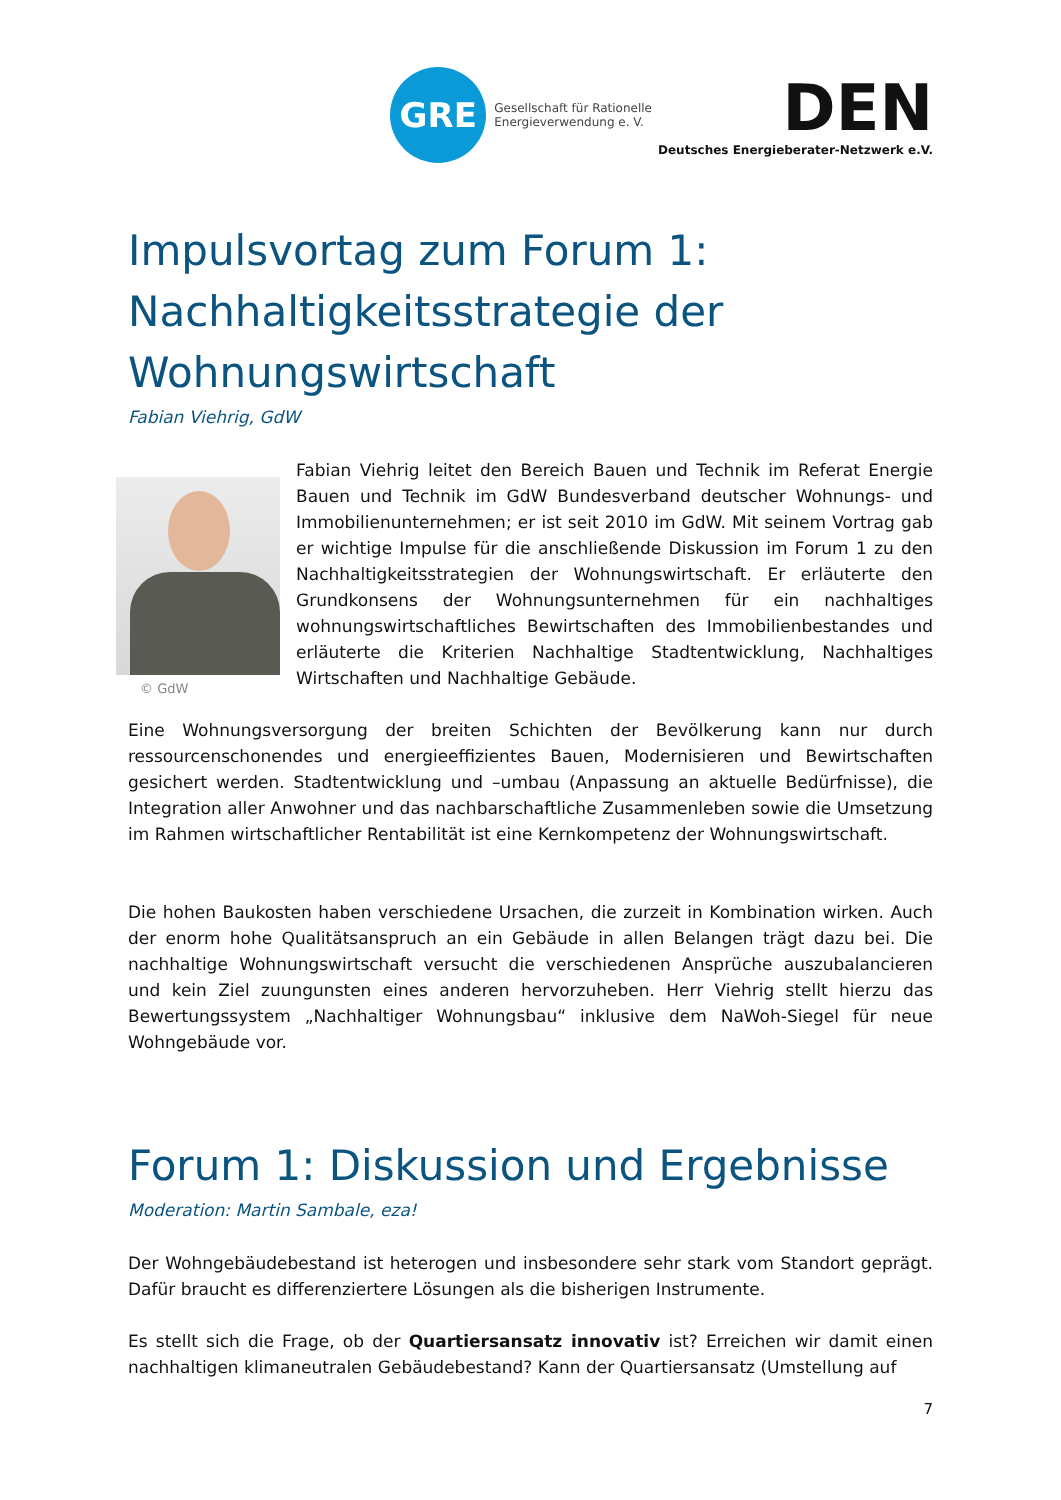GRE
Gesellschaft für Rationelle
Energieverwendung e. V.
DEN
Deutsches Energieberater-Netzwerk e.V.
Impulsvortag zum Forum 1: Nachhaltigkeitsstrategie der Wohnungswirtschaft
Fabian Viehrig, GdW
© GdW
Fabian Viehrig leitet den Bereich Bauen und Technik im Referat Energie Bauen und Technik im GdW Bundesverband deutscher Wohnungs- und Immobilienunternehmen; er ist seit 2010 im GdW. Mit seinem Vortrag gab er wichtige Impulse für die anschließende Diskussion im Forum 1 zu den Nachhaltigkeitsstrategien der Wohnungswirtschaft. Er erläuterte den Grundkonsens der Wohnungsunternehmen für ein nachhaltiges wohnungswirtschaftliches Bewirtschaften des Immobilienbestandes und erläuterte die Kriterien Nachhaltige Stadtentwicklung, Nachhaltiges Wirtschaften und Nachhaltige Gebäude.
Eine Wohnungsversorgung der breiten Schichten der Bevölkerung kann nur durch ressourcenschonendes und energieeffizientes Bauen, Modernisieren und Bewirtschaften gesichert werden. Stadtentwicklung und –umbau (Anpassung an aktuelle Bedürfnisse), die Integration aller Anwohner und das nachbarschaftliche Zusammenleben sowie die Umsetzung im Rahmen wirtschaftlicher Rentabilität ist eine Kernkompetenz der Wohnungswirtschaft.
Die hohen Baukosten haben verschiedene Ursachen, die zurzeit in Kombination wirken. Auch der enorm hohe Qualitätsanspruch an ein Gebäude in allen Belangen trägt dazu bei. Die nachhaltige Wohnungswirtschaft versucht die verschiedenen Ansprüche auszubalancieren und kein Ziel zuungunsten eines anderen hervorzuheben. Herr Viehrig stellt hierzu das Bewertungssystem „Nachhaltiger Wohnungsbau“ inklusive dem NaWoh-Siegel für neue Wohngebäude vor.
Forum 1: Diskussion und Ergebnisse
Moderation: Martin Sambale, eza!
Der Wohngebäudebestand ist heterogen und insbesondere sehr stark vom Standort geprägt. Dafür braucht es differenziertere Lösungen als die bisherigen Instrumente.
Es stellt sich die Frage, ob der Quartiersansatz innovativ ist? Erreichen wir damit einen nachhaltigen klimaneutralen Gebäudebestand? Kann der Quartiersansatz (Umstellung auf
7